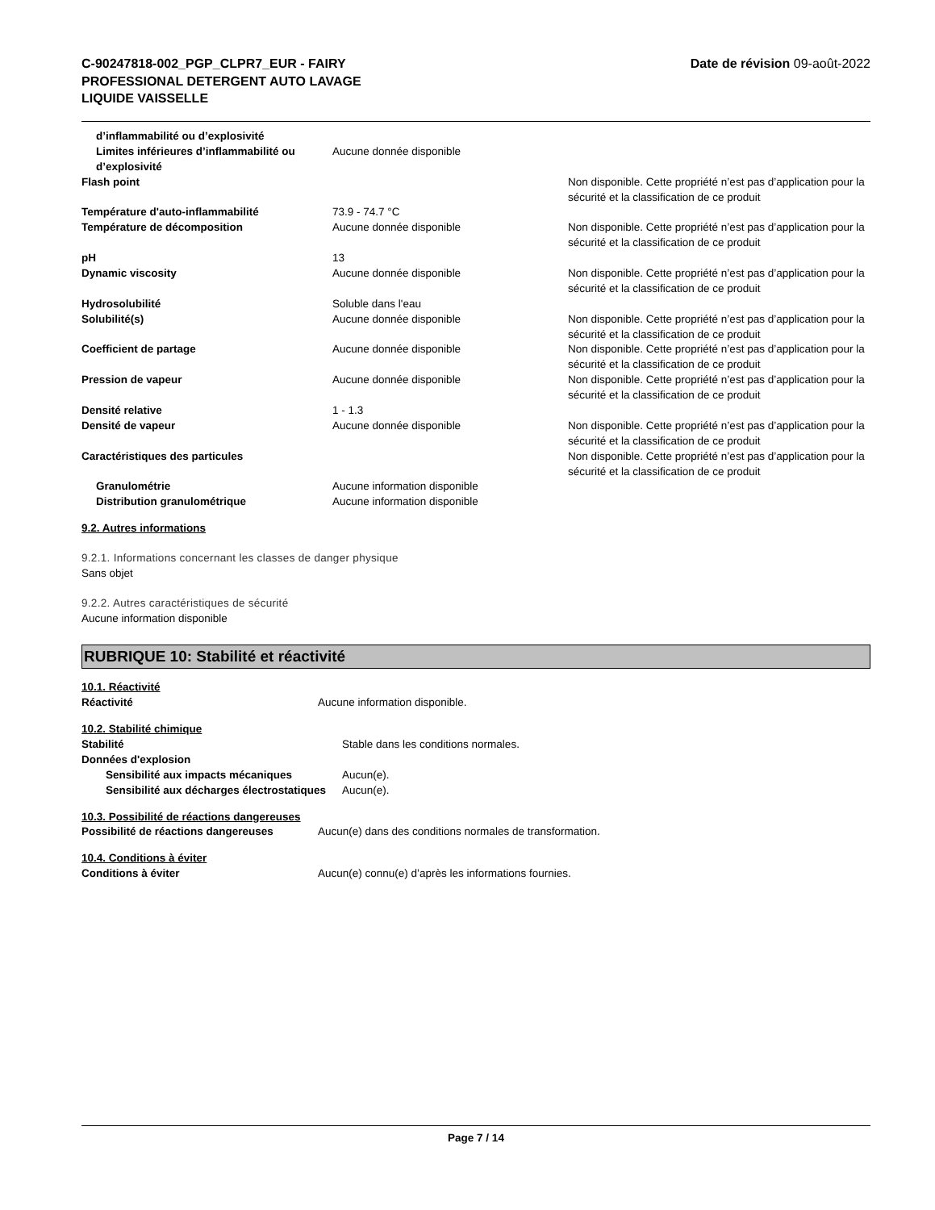C-90247818-002_PGP_CLPR7_EUR - FAIRY
PROFESSIONAL DETERGENT AUTO LAVAGE
LIQUIDE VAISSELLE
Date de révision 09-août-2022
| d’inflammabilité ou d’explosivité | | |
| Limites inférieures d’inflammabilité ou d’explosivité | Aucune donnée disponible | |
| Flash point | | Non disponible. Cette propriété n’est pas d’application pour la sécurité et la classification de ce produit |
| Température d'auto-inflammabilité | 73.9 - 74.7 °C | |
| Température de décomposition | Aucune donnée disponible | Non disponible. Cette propriété n’est pas d’application pour la sécurité et la classification de ce produit |
| pH | 13 | |
| Dynamic viscosity | Aucune donnée disponible | Non disponible. Cette propriété n’est pas d’application pour la sécurité et la classification de ce produit |
| Hydrosolubilité | Soluble dans l'eau | |
| Solubilité(s) | Aucune donnée disponible | Non disponible. Cette propriété n’est pas d’application pour la sécurité et la classification de ce produit |
| Coefficient de partage | Aucune donnée disponible | Non disponible. Cette propriété n’est pas d’application pour la sécurité et la classification de ce produit |
| Pression de vapeur | Aucune donnée disponible | Non disponible. Cette propriété n’est pas d’application pour la sécurité et la classification de ce produit |
| Densité relative | 1 - 1.3 | |
| Densité de vapeur | Aucune donnée disponible | Non disponible. Cette propriété n’est pas d’application pour la sécurité et la classification de ce produit |
| Caractéristiques des particules | | Non disponible. Cette propriété n’est pas d’application pour la sécurité et la classification de ce produit |
| Granulométrie | Aucune information disponible | |
| Distribution granulométrique | Aucune information disponible | |
9.2. Autres informations
9.2.1. Informations concernant les classes de danger physique
Sans objet
9.2.2. Autres caractéristiques de sécurité
Aucune information disponible
RUBRIQUE 10: Stabilité et réactivité
10.1. Réactivité
| Réactivité | Aucune information disponible. |
10.2. Stabilité chimique
| Stabilité | Stable dans les conditions normales. |
| Données d'explosion | |
| Sensibilité aux impacts mécaniques | Aucun(e). |
| Sensibilité aux décharges électrostatiques | Aucun(e). |
10.3. Possibilité de réactions dangereuses
| Possibilité de réactions dangereuses | Aucun(e) dans des conditions normales de transformation. |
10.4. Conditions à éviter
| Conditions à éviter | Aucun(e) connu(e) d’après les informations fournies. |
Page 7 / 14